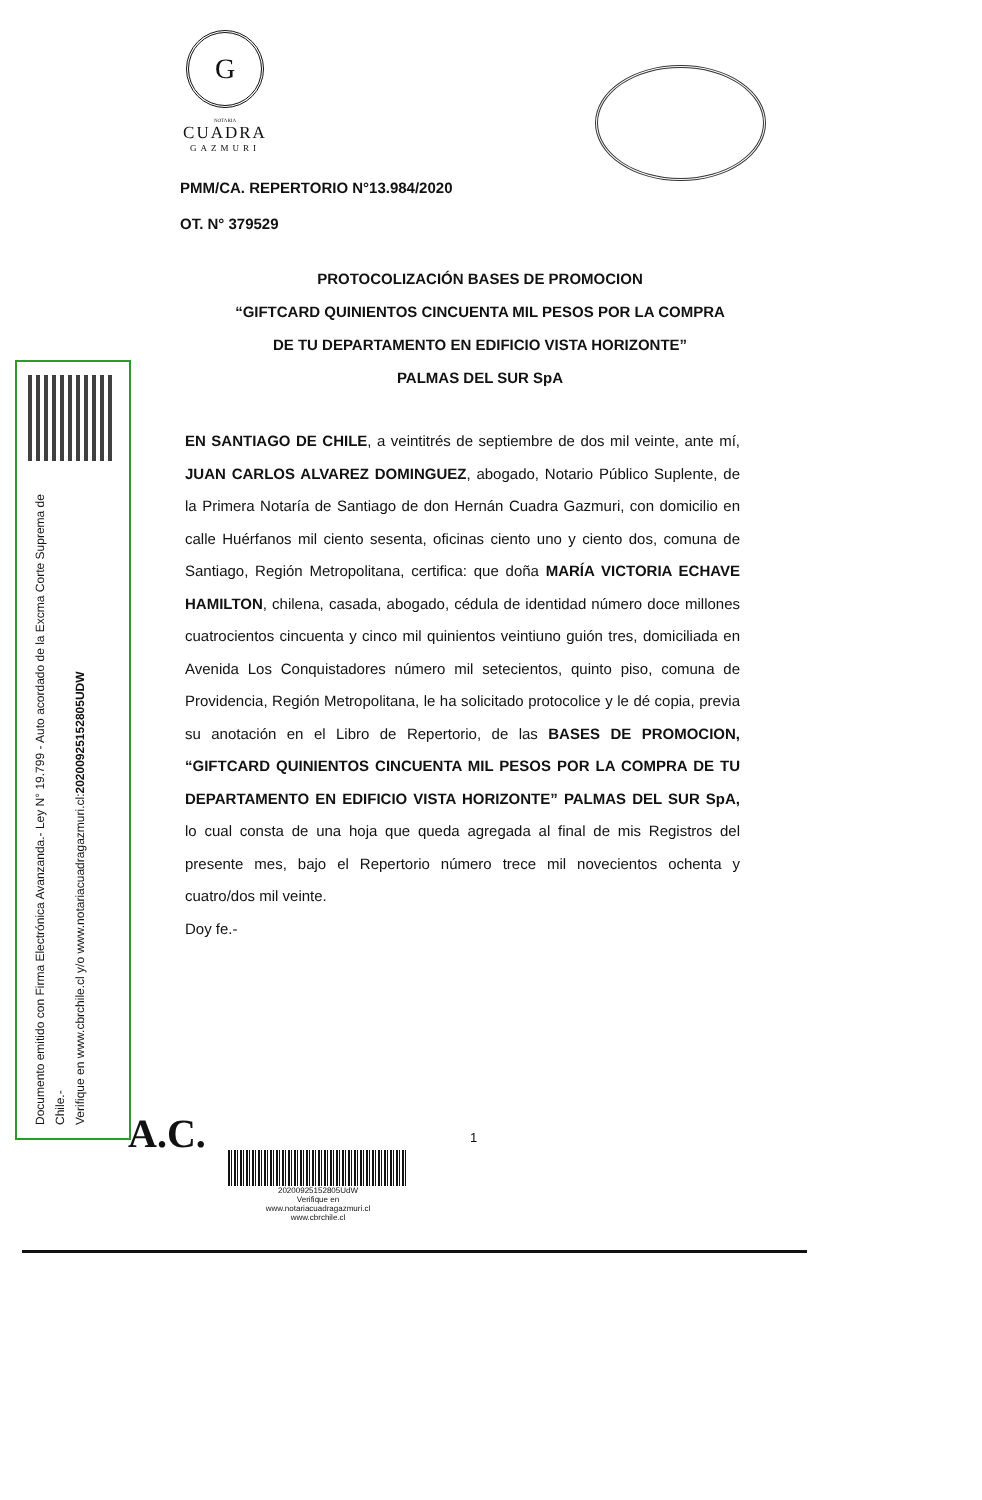G
NOTARIA
CUADRA
GAZMURI
PMM/CA. REPERTORIO N°13.984/2020
OT. N° 379529
PROTOCOLIZACIÓN BASES DE PROMOCION
“GIFTCARD QUINIENTOS CINCUENTA MIL PESOS POR LA COMPRA
DE TU DEPARTAMENTO EN EDIFICIO VISTA HORIZONTE”
PALMAS DEL SUR SpA
Documento emitido con Firma Electrónica Avanzanda.- Ley N° 19.799 - Auto acordado de la Excma Corte Suprema de Chile.-
Verifique en www.cbrchile.cl y/o www.notariacuadragazmuri.cl:20200925152805UDW
EN SANTIAGO DE CHILE, a veintitrés de septiembre de dos mil veinte, ante mí, JUAN CARLOS ALVAREZ DOMINGUEZ, abogado, Notario Público Suplente, de la Primera Notaría de Santiago de don Hernán Cuadra Gazmuri, con domicilio en calle Huérfanos mil ciento sesenta, oficinas ciento uno y ciento dos, comuna de Santiago, Región Metropolitana, certifica: que doña MARÍA VICTORIA ECHAVE HAMILTON, chilena, casada, abogado, cédula de identidad número doce millones cuatrocientos cincuenta y cinco mil quinientos veintiuno guión tres, domiciliada en Avenida Los Conquistadores número mil setecientos, quinto piso, comuna de Providencia, Región Metropolitana, le ha solicitado protocolice y le dé copia, previa su anotación en el Libro de Repertorio, de las BASES DE PROMOCION, “GIFTCARD QUINIENTOS CINCUENTA MIL PESOS POR LA COMPRA DE TU DEPARTAMENTO EN EDIFICIO VISTA HORIZONTE” PALMAS DEL SUR SpA, lo cual consta de una hoja que queda agregada al final de mis Registros del presente mes, bajo el Repertorio número trece mil novecientos ochenta y cuatro/dos mil veinte.
Doy fe.-
A.C. 1
20200925152805UdW
Verifique en
www.notariacuadragazmuri.cl
www.cbrchile.cl